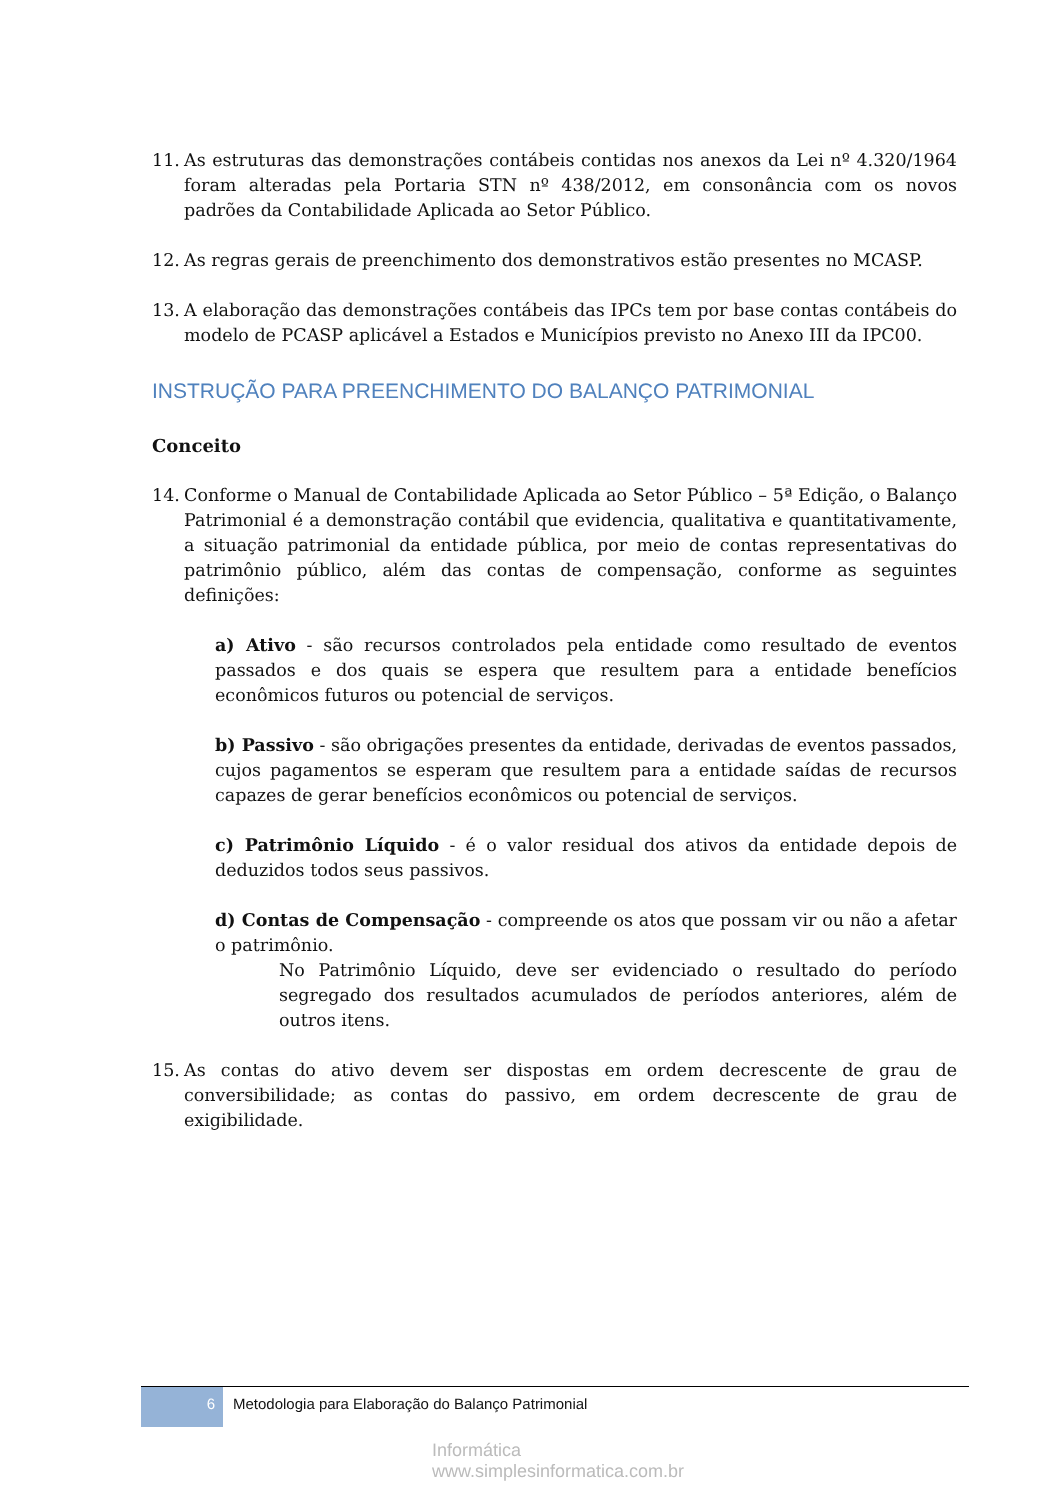11. As estruturas das demonstrações contábeis contidas nos anexos da Lei nº 4.320/1964 foram alteradas pela Portaria STN nº 438/2012, em consonância com os novos padrões da Contabilidade Aplicada ao Setor Público.
12. As regras gerais de preenchimento dos demonstrativos estão presentes no MCASP.
13. A elaboração das demonstrações contábeis das IPCs tem por base contas contábeis do modelo de PCASP aplicável a Estados e Municípios previsto no Anexo III da IPC00.
INSTRUÇÃO PARA PREENCHIMENTO DO BALANÇO PATRIMONIAL
Conceito
14. Conforme o Manual de Contabilidade Aplicada ao Setor Público – 5ª Edição, o Balanço Patrimonial é a demonstração contábil que evidencia, qualitativa e quantitativamente, a situação patrimonial da entidade pública, por meio de contas representativas do patrimônio público, além das contas de compensação, conforme as seguintes definições:
a) Ativo - são recursos controlados pela entidade como resultado de eventos passados e dos quais se espera que resultem para a entidade benefícios econômicos futuros ou potencial de serviços.
b) Passivo - são obrigações presentes da entidade, derivadas de eventos passados, cujos pagamentos se esperam que resultem para a entidade saídas de recursos capazes de gerar benefícios econômicos ou potencial de serviços.
c) Patrimônio Líquido - é o valor residual dos ativos da entidade depois de deduzidos todos seus passivos.
d) Contas de Compensação - compreende os atos que possam vir ou não a afetar o patrimônio.
No Patrimônio Líquido, deve ser evidenciado o resultado do período segregado dos resultados acumulados de períodos anteriores, além de outros itens.
15. As contas do ativo devem ser dispostas em ordem decrescente de grau de conversibilidade; as contas do passivo, em ordem decrescente de grau de exigibilidade.
6 Metodologia para Elaboração do Balanço Patrimonial
Informática
www.simplesinformatica.com.br